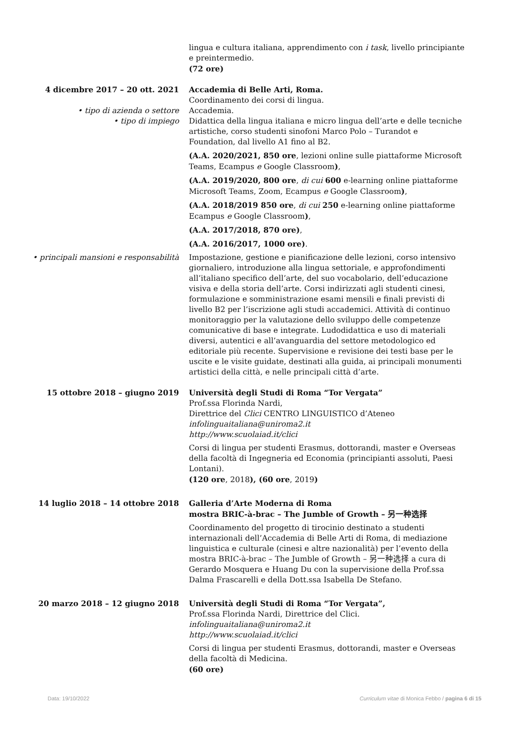lingua e cultura italiana, apprendimento con i task, livello principiante e preintermedio.
(72 ore)
4 dicembre 2017 – 20 ott. 2021 Accademia di Belle Arti, Roma.
Coordinamento dei corsi di lingua.
• tipo di azienda o settore Accademia.
• tipo di impiego Didattica della lingua italiana e micro lingua dell’arte e delle tecniche artistiche, corso studenti sinofoni Marco Polo – Turandot e Foundation, dal livello A1 fino al B2.
(A.A. 2020/2021, 850 ore, lezioni online sulle piattaforme Microsoft Teams, Ecampus e Google Classroom),
(A.A. 2019/2020, 800 ore, di cui 600 e-learning online piattaforme Microsoft Teams, Zoom, Ecampus e Google Classroom),
(A.A. 2018/2019 850 ore, di cui 250 e-learning online piattaforme Ecampus e Google Classroom),
(A.A. 2017/2018, 870 ore),
(A.A. 2016/2017, 1000 ore).
• principali mansioni e responsabilità Impostazione, gestione e pianificazione delle lezioni, corso intensivo giornaliero, introduzione alla lingua settoriale, e approfondimenti all’italiano specifico dell’arte, del suo vocabolario, dell’educazione visiva e della storia dell’arte. Corsi indirizzati agli studenti cinesi, formulazione e somministrazione esami mensili e finali previsti di livello B2 per l’iscrizione agli studi accademici. Attività di continuo monitoraggio per la valutazione dello sviluppo delle competenze comunicative di base e integrate. Ludodidattica e uso di materiali diversi, autentici e all’avanguardia del settore metodologico ed editoriale più recente. Supervisione e revisione dei testi base per le uscite e le visite guidate, destinati alla guida, ai principali monumenti artistici della città, e nelle principali città d’arte.
15 ottobre 2018 – giugno 2019 Università degli Studi di Roma “Tor Vergata”
Prof.ssa Florinda Nardi,
Direttrice del Clici CENTRO LINGUISTICO d’Ateneo
infolinguaitaliana@uniroma2.it
http://www.scuolaiad.it/clici
Corsi di lingua per studenti Erasmus, dottorandi, master e Overseas della facoltà di Ingegneria ed Economia (principianti assoluti, Paesi Lontani).
(120 ore, 2018), (60 ore, 2019)
14 luglio 2018 – 14 ottobre 2018 Galleria d’Arte Moderna di Roma
mostra BRIC-à-brac – The Jumble of Growth – 另一种选择
Coordinamento del progetto di tirocinio destinato a studenti internazionali dell’Accademia di Belle Arti di Roma, di mediazione linguistica e culturale (cinesi e altre nazionalità) per l’evento della mostra BRIC-à-brac – The Jumble of Growth – 另一种选择 a cura di Gerardo Mosquera e Huang Du con la supervisione della Prof.ssa Dalma Frascarelli e della Dott.ssa Isabella De Stefano.
20 marzo 2018 – 12 giugno 2018 Università degli Studi di Roma “Tor Vergata”,
Prof.ssa Florinda Nardi, Direttrice del Clici.
infolinguaitaliana@uniroma2.it
http://www.scuolaiad.it/clici
Corsi di lingua per studenti Erasmus, dottorandi, master e Overseas della facoltà di Medicina.
(60 ore)
Data: 19/10/2022 Curriculum vitae di Monica Febbo / pagina 6 di 15